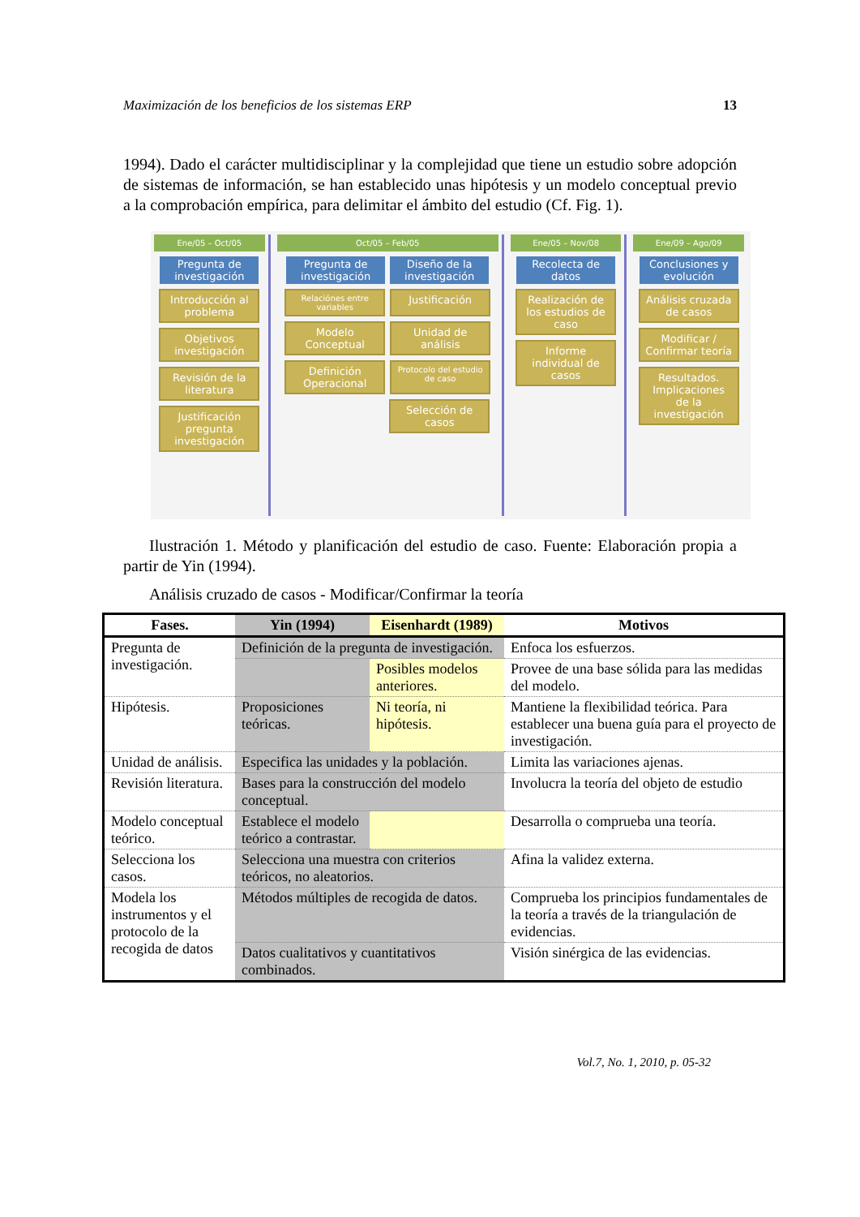Maximización de los beneficios de los sistemas ERP 13
1994). Dado el carácter multidisciplinar y la complejidad que tiene un estudio sobre adopción de sistemas de información, se han establecido unas hipótesis y un modelo conceptual previo a la comprobación empírica, para delimitar el ámbito del estudio (Cf. Fig. 1).
Ene/05 – Oct/05
Pregunta de investigación
Introducción al problema
Objetivos investigación
Revisión de la literatura
Justificación pregunta investigación
Oct/05 – Feb/05
Pregunta de investigación
Diseño de la investigación
Relaciónes entre variables
Justificación
Modelo Conceptual
Unidad de análisis
Definición Operacional
Protocolo del estudio de caso
Selección de casos
Ene/05 – Nov/08
Recolecta de datos
Realización de los estudios de caso
Informe individual de casos
Ene/09 – Ago/09
Conclusiones y evolución
Análisis cruzada de casos
Modificar / Confirmar teoría
Resultados. Implicaciones de la investigación
Ilustración 1. Método y planificación del estudio de caso. Fuente: Elaboración propia a partir de Yin (1994).
Análisis cruzado de casos - Modificar/Confirmar la teoría
| Fases. | Yin (1994) | Eisenhardt (1989) | Motivos |
| --- | --- | --- | --- |
| Pregunta de investigación. | Definición de la pregunta de investigación. | | Enfoca los esfuerzos. |
| | | Posibles modelos anteriores. | Provee de una base sólida para las medidas del modelo. |
| Hipótesis. | Proposiciones teóricas. | Ni teoría, ni hipótesis. | Mantiene la flexibilidad teórica. Para establecer una buena guía para el proyecto de investigación. |
| Unidad de análisis. | Especifica las unidades y la población. | | Limita las variaciones ajenas. |
| Revisión literatura. | Bases para la construcción del modelo conceptual. | | Involucra la teoría del objeto de estudio |
| Modelo conceptual teórico. | Establece el modelo teórico a contrastar. | | Desarrolla o comprueba una teoría. |
| Selecciona los casos. | Selecciona una muestra con criterios teóricos, no aleatorios. | | Afina la validez externa. |
| Modela los instrumentos y el protocolo de la recogida de datos | Métodos múltiples de recogida de datos. | | Comprueba los principios fundamentales de la teoría a través de la triangulación de evidencias. |
| | Datos cualitativos y cuantitativos combinados. | | Visión sinérgica de las evidencias. |
Vol.7, No. 1, 2010, p. 05-32